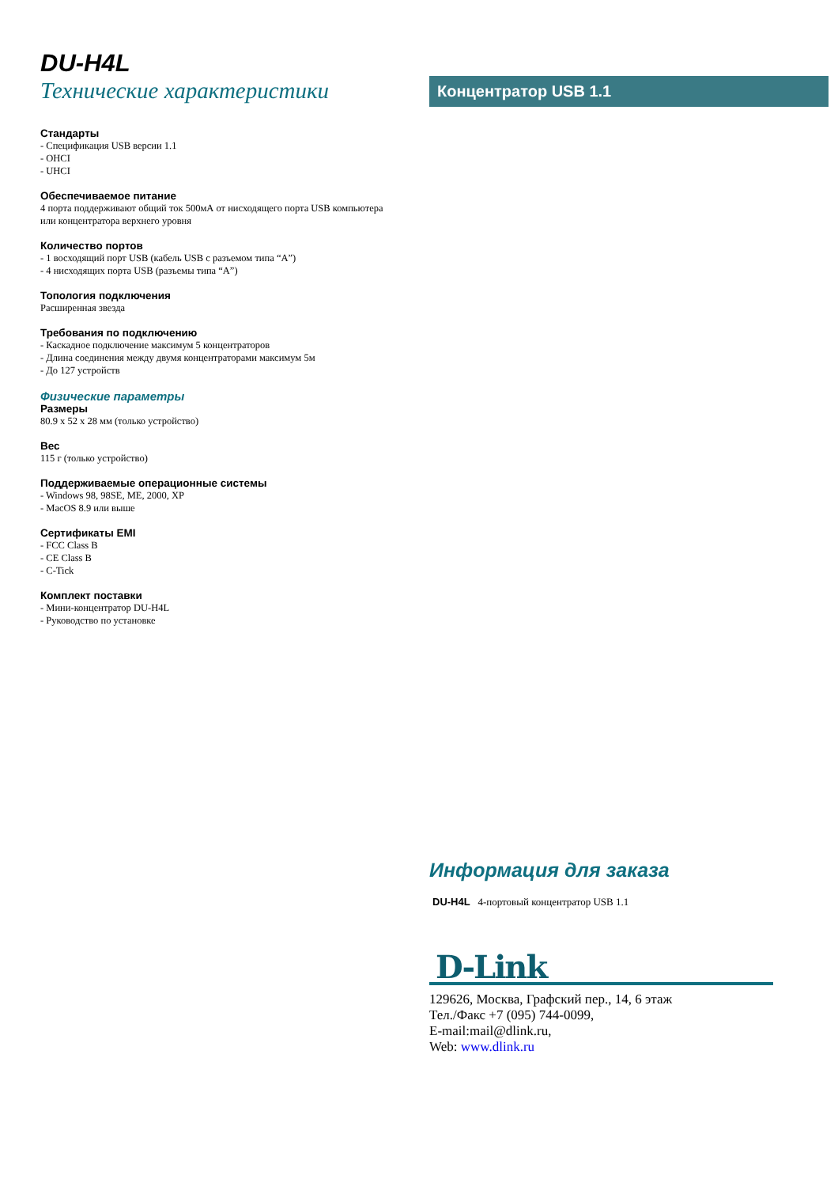DU-H4L
Технические характеристики
Стандарты
- Спецификация USB версии 1.1
- OHCI
- UHCI
Обеспечиваемое питание
4 порта поддерживают общий ток 500мА от нисходящего порта USB компьютера или концентратора верхнего уровня
Количество портов
- 1 восходящий порт USB (кабель USB с разъемом типа “A”)
- 4 нисходящих порта USB (разъемы типа “A”)
Топология подключения
Расширенная звезда
Требования по подключению
- Каскадное подключение максимум 5 концентраторов
- Длина соединения между двумя концентраторами максимум 5м
- До 127 устройств
Физические параметры
Размеры
80.9 x 52 x 28 мм (только устройство)
Вес
115 г (только устройство)
Поддерживаемые операционные системы
- Windows 98, 98SE, ME, 2000, XP
- MacOS 8.9 или выше
Сертификаты EMI
- FCC Class B
- CE Class B
- C-Tick
Комплект поставки
- Мини-концентратор DU-H4L
- Руководство по установке
Концентратор USB 1.1
Информация для заказа
DU-H4L 4-портовый концентратор USB 1.1
D-Link
129626, Москва, Графский пер., 14, 6 этаж
Тел./Факс +7 (095) 744-0099,
E-mail:mail@dlink.ru,
Web: www.dlink.ru